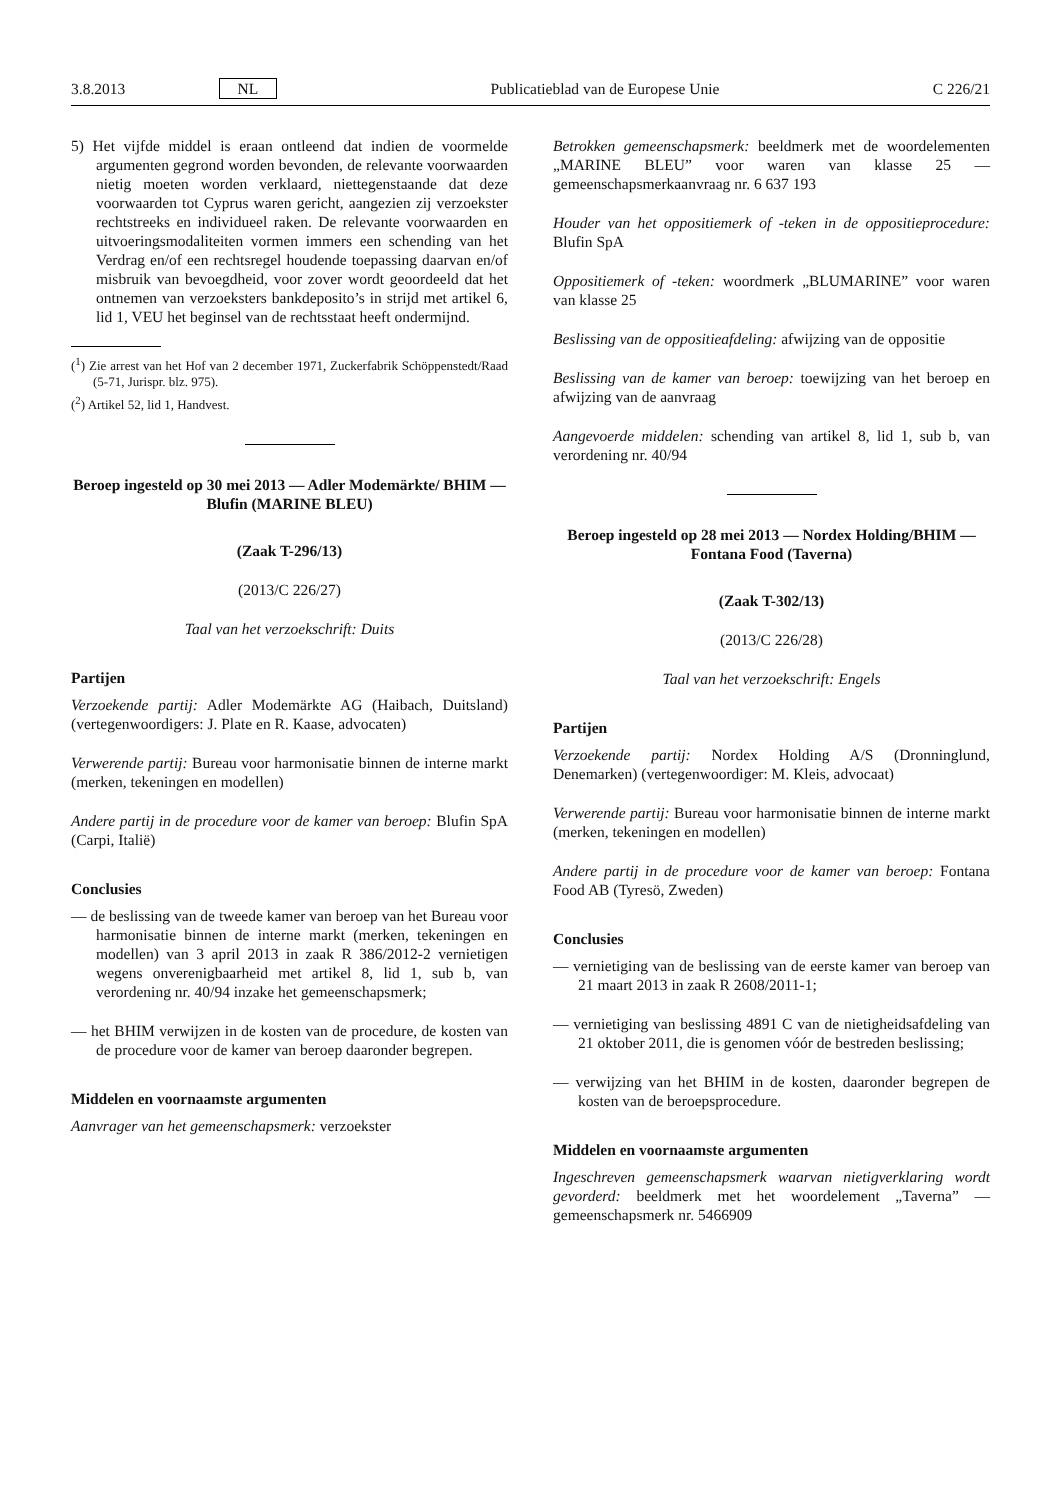3.8.2013 NL Publicatieblad van de Europese Unie C 226/21
5) Het vijfde middel is eraan ontleend dat indien de voormelde argumenten gegrond worden bevonden, de relevante voorwaarden nietig moeten worden verklaard, niettegenstaande dat deze voorwaarden tot Cyprus waren gericht, aangezien zij verzoekster rechtstreeks en individueel raken. De relevante voorwaarden en uitvoeringsmodaliteiten vormen immers een schending van het Verdrag en/of een rechtsregel houdende toepassing daarvan en/of misbruik van bevoegdheid, voor zover wordt geoordeeld dat het ontnemen van verzoeksters bankdeposito’s in strijd met artikel 6, lid 1, VEU het beginsel van de rechtsstaat heeft ondermijnd.
(<sup>1</sup>) Zie arrest van het Hof van 2 december 1971, Zuckerfabrik Schöppenstedt/Raad (5-71, Jurispr. blz. 975).
(<sup>2</sup>) Artikel 52, lid 1, Handvest.
Beroep ingesteld op 30 mei 2013 — Adler Modemärkte/ BHIM — Blufin (MARINE BLEU)
(Zaak T-296/13)
(2013/C 226/27)
Taal van het verzoekschrift: Duits
Partijen
Verzoekende partij: Adler Modemärkte AG (Haibach, Duitsland) (vertegenwoordigers: J. Plate en R. Kaase, advocaten)
Verwerende partij: Bureau voor harmonisatie binnen de interne markt (merken, tekeningen en modellen)
Andere partij in de procedure voor de kamer van beroep: Blufin SpA (Carpi, Italië)
Conclusies
— de beslissing van de tweede kamer van beroep van het Bureau voor harmonisatie binnen de interne markt (merken, tekeningen en modellen) van 3 april 2013 in zaak R 386/2012-2 vernietigen wegens onverenigbaarheid met artikel 8, lid 1, sub b, van verordening nr. 40/94 inzake het gemeenschapsmerk;
— het BHIM verwijzen in de kosten van de procedure, de kosten van de procedure voor de kamer van beroep daaronder begrepen.
Middelen en voornaamste argumenten
Aanvrager van het gemeenschapsmerk: verzoekster
Betrokken gemeenschapsmerk: beeldmerk met de woordelementen „MARINE BLEU” voor waren van klasse 25 — gemeenschapsmerkaanvraag nr. 6 637 193
Houder van het oppositiemerk of -teken in de oppositieprocedure: Blufin SpA
Oppositiemerk of -teken: woordmerk „BLUMARINE” voor waren van klasse 25
Beslissing van de oppositieafdeling: afwijzing van de oppositie
Beslissing van de kamer van beroep: toewijzing van het beroep en afwijzing van de aanvraag
Aangevoerde middelen: schending van artikel 8, lid 1, sub b, van verordening nr. 40/94
Beroep ingesteld op 28 mei 2013 — Nordex Holding/BHIM — Fontana Food (Taverna)
(Zaak T-302/13)
(2013/C 226/28)
Taal van het verzoekschrift: Engels
Partijen
Verzoekende partij: Nordex Holding A/S (Dronninglund, Denemarken) (vertegenwoordiger: M. Kleis, advocaat)
Verwerende partij: Bureau voor harmonisatie binnen de interne markt (merken, tekeningen en modellen)
Andere partij in de procedure voor de kamer van beroep: Fontana Food AB (Tyresö, Zweden)
Conclusies
— vernietiging van de beslissing van de eerste kamer van beroep van 21 maart 2013 in zaak R 2608/2011-1;
— vernietiging van beslissing 4891 C van de nietigheidsafdeling van 21 oktober 2011, die is genomen vóór de bestreden beslissing;
— verwijzing van het BHIM in de kosten, daaronder begrepen de kosten van de beroepsprocedure.
Middelen en voornaamste argumenten
Ingeschreven gemeenschapsmerk waarvan nietigverklaring wordt gevorderd: beeldmerk met het woordelement „Taverna” — gemeenschapsmerk nr. 5466909